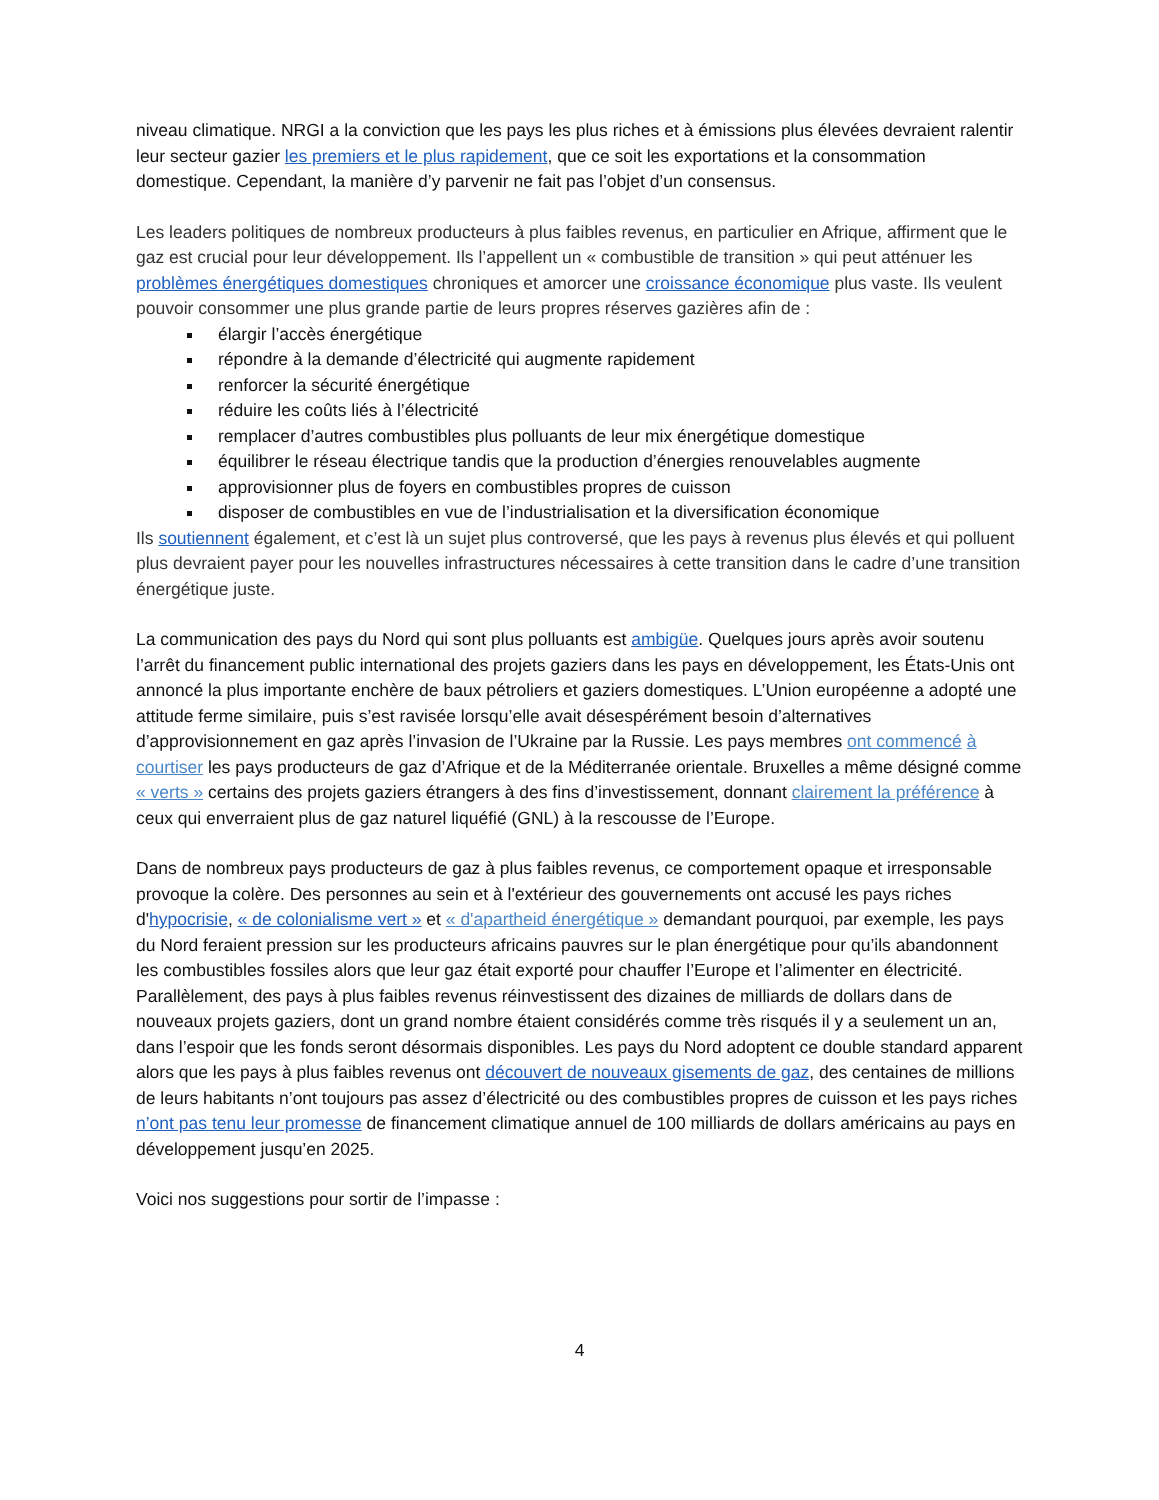niveau climatique. NRGI a la conviction que les pays les plus riches et à émissions plus élevées devraient ralentir leur secteur gazier les premiers et le plus rapidement, que ce soit les exportations et la consommation domestique. Cependant, la manière d’y parvenir ne fait pas l’objet d’un consensus.
Les leaders politiques de nombreux producteurs à plus faibles revenus, en particulier en Afrique, affirment que le gaz est crucial pour leur développement. Ils l’appellent un « combustible de transition » qui peut atténuer les problèmes énergétiques domestiques chroniques et amorcer une croissance économique plus vaste. Ils veulent pouvoir consommer une plus grande partie de leurs propres réserves gazières afin de :
élargir l’accès énergétique
répondre à la demande d’électricité qui augmente rapidement
renforcer la sécurité énergétique
réduire les coûts liés à l’électricité
remplacer d’autres combustibles plus polluants de leur mix énergétique domestique
équilibrer le réseau électrique tandis que la production d’énergies renouvelables augmente
approvisionner plus de foyers en combustibles propres de cuisson
disposer de combustibles en vue de l’industrialisation et la diversification économique
Ils soutiennent également, et c’est là un sujet plus controversé, que les pays à revenus plus élevés et qui polluent plus devraient payer pour les nouvelles infrastructures nécessaires à cette transition dans le cadre d’une transition énergétique juste.
La communication des pays du Nord qui sont plus polluants est ambigüe. Quelques jours après avoir soutenu l’arrêt du financement public international des projets gaziers dans les pays en développement, les États-Unis ont annoncé la plus importante enchère de baux pétroliers et gaziers domestiques. L’Union européenne a adopté une attitude ferme similaire, puis s’est ravisée lorsqu’elle avait désespérément besoin d’alternatives d’approvisionnement en gaz après l’invasion de l’Ukraine par la Russie. Les pays membres ont commencé à courtiser les pays producteurs de gaz d’Afrique et de la Méditerranée orientale. Bruxelles a même désigné comme « verts » certains des projets gaziers étrangers à des fins d’investissement, donnant clairement la préférence à ceux qui enverraient plus de gaz naturel liquéfié (GNL) à la rescousse de l’Europe.
Dans de nombreux pays producteurs de gaz à plus faibles revenus, ce comportement opaque et irresponsable provoque la colère. Des personnes au sein et à l'extérieur des gouvernements ont accusé les pays riches d'hypocrisie, « de colonialisme vert » et « d'apartheid énergétique » demandant pourquoi, par exemple, les pays du Nord feraient pression sur les producteurs africains pauvres sur le plan énergétique pour qu’ils abandonnent les combustibles fossiles alors que leur gaz était exporté pour chauffer l’Europe et l’alimenter en électricité. Parallèlement, des pays à plus faibles revenus réinvestissent des dizaines de milliards de dollars dans de nouveaux projets gaziers, dont un grand nombre étaient considérés comme très risqués il y a seulement un an, dans l’espoir que les fonds seront désormais disponibles. Les pays du Nord adoptent ce double standard apparent alors que les pays à plus faibles revenus ont découvert de nouveaux gisements de gaz, des centaines de millions de leurs habitants n’ont toujours pas assez d’électricité ou des combustibles propres de cuisson et les pays riches n’ont pas tenu leur promesse de financement climatique annuel de 100 milliards de dollars américains au pays en développement jusqu’en 2025.
Voici nos suggestions pour sortir de l’impasse :
4